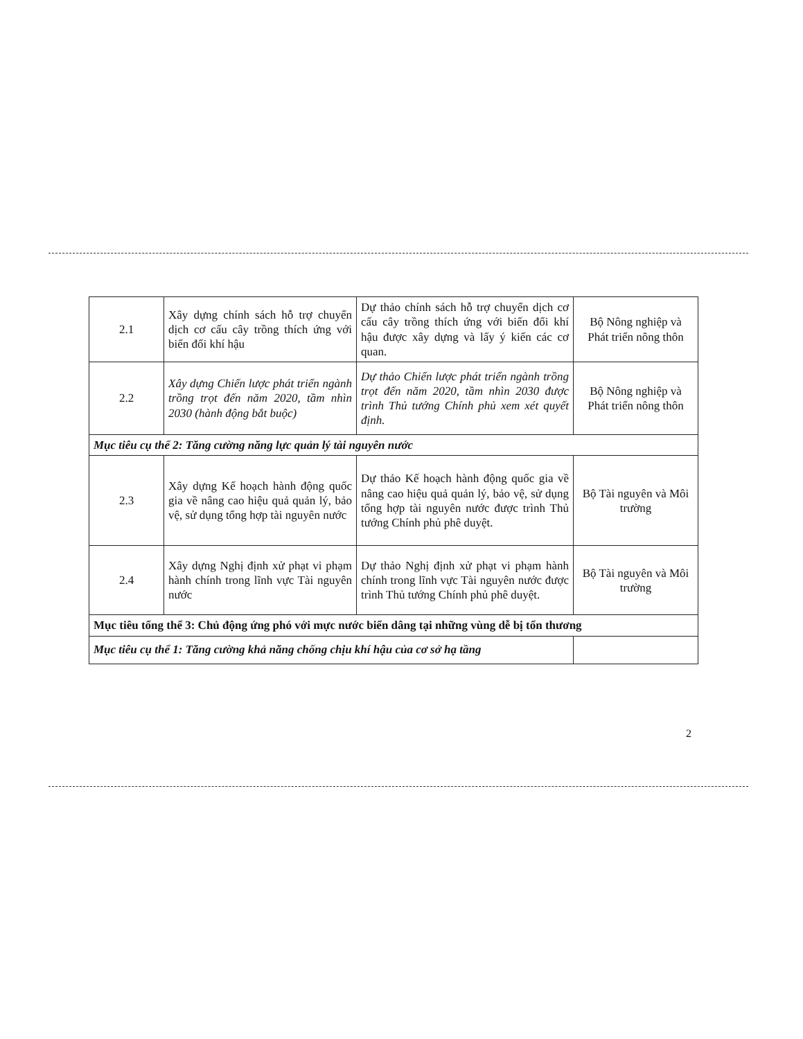| 2.1 | Xây dựng chính sách hỗ trợ chuyển dịch cơ cấu cây trồng thích ứng với biến đổi khí hậu | Dự thảo chính sách hỗ trợ chuyển dịch cơ cấu cây trồng thích ứng với biến đổi khí hậu được xây dựng và lấy ý kiến các cơ quan. | Bộ Nông nghiệp và Phát triển nông thôn |
| 2.2 | Xây dựng Chiến lược phát triển ngành trồng trọt đến năm 2020, tầm nhìn 2030 (hành động bắt buộc) | Dự thảo Chiến lược phát triển ngành trồng trọt đến năm 2020, tầm nhìn 2030 được trình Thủ tướng Chính phủ xem xét quyết định. | Bộ Nông nghiệp và Phát triển nông thôn |
| Mục tiêu cụ thể 2: Tăng cường năng lực quản lý tài nguyên nước | | | |
| 2.3 | Xây dựng Kế hoạch hành động quốc gia về nâng cao hiệu quả quản lý, bảo vệ, sử dụng tổng hợp tài nguyên nước | Dự thảo Kế hoạch hành động quốc gia về nâng cao hiệu quả quản lý, bảo vệ, sử dụng tổng hợp tài nguyên nước được trình Thủ tướng Chính phủ phê duyệt. | Bộ Tài nguyên và Môi trường |
| 2.4 | Xây dựng Nghị định xử phạt vi phạm hành chính trong lĩnh vực Tài nguyên nước | Dự thảo Nghị định xử phạt vi phạm hành chính trong lĩnh vực Tài nguyên nước được trình Thủ tướng Chính phủ phê duyệt. | Bộ Tài nguyên và Môi trường |
| Mục tiêu tổng thể 3: Chủ động ứng phó với mực nước biển dâng tại những vùng dễ bị tổn thương | | | |
| Mục tiêu cụ thể 1: Tăng cường khả năng chống chịu khí hậu của cơ sở hạ tầng | | | |
2